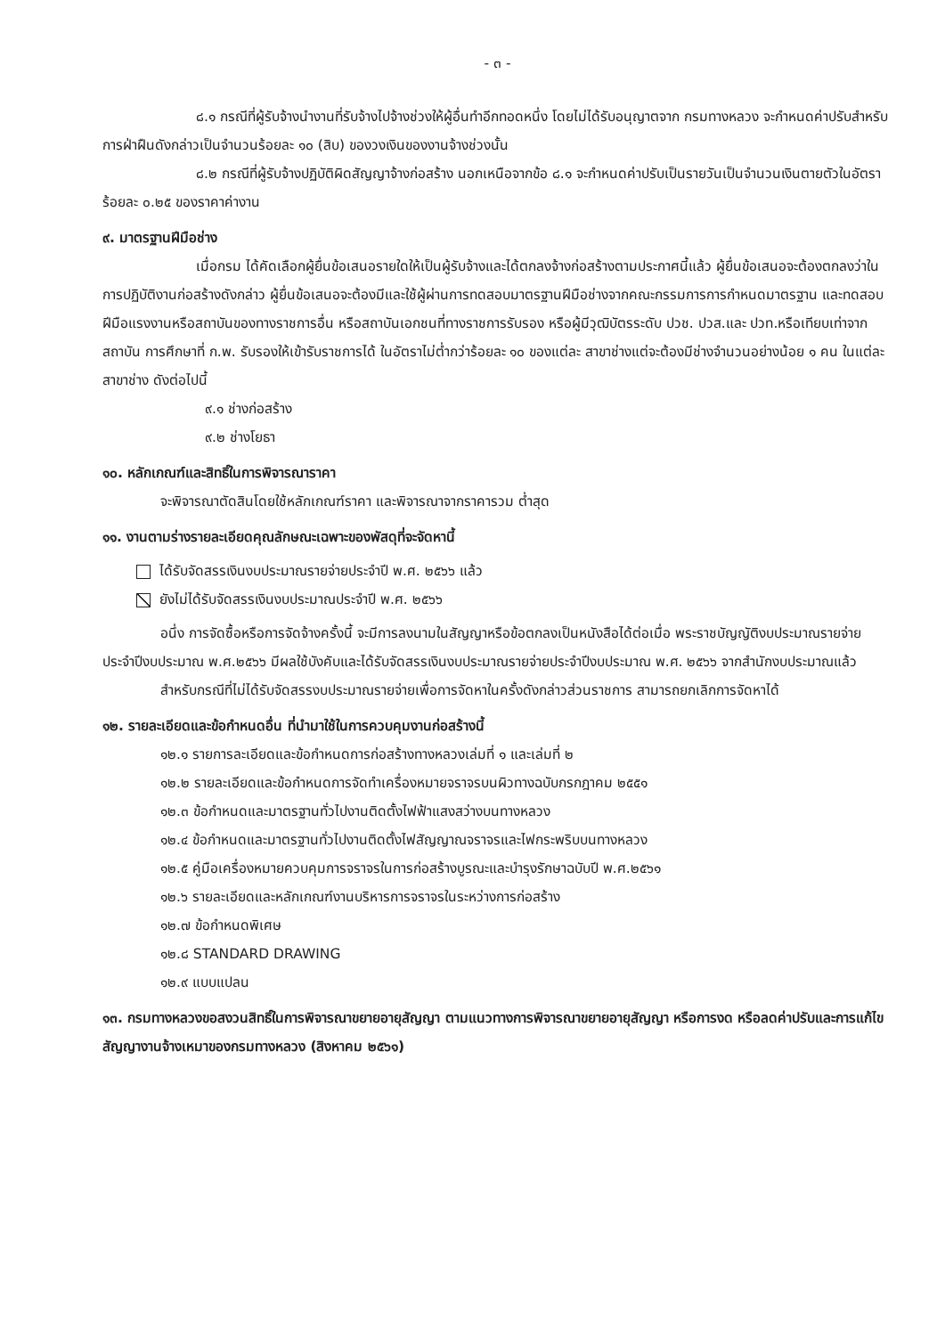- ๓ -
๘.๑ กรณีที่ผู้รับจ้างนำงานที่รับจ้างไปจ้างช่วงให้ผู้อื่นทำอีกทอดหนึ่ง โดยไม่ได้รับอนุญาตจาก กรมทางหลวง จะกำหนดค่าปรับสำหรับการฝ่าฝืนดังกล่าวเป็นจำนวนร้อยละ ๑๐ (สิบ) ของวงเงินของงานจ้างช่วงนั้น
๘.๒ กรณีที่ผู้รับจ้างปฏิบัติผิดสัญญาจ้างก่อสร้าง นอกเหนือจากข้อ ๘.๑ จะกำหนดค่าปรับเป็นรายวันเป็นจำนวนเงินตายตัวในอัตราร้อยละ ๐.๒๕ ของราคาค่างาน
๙. มาตรฐานฝีมือช่าง
เมื่อกรม ได้คัดเลือกผู้ยื่นข้อเสนอรายใดให้เป็นผู้รับจ้างและได้ตกลงจ้างก่อสร้างตามประกาศนี้แล้ว ผู้ยื่นข้อเสนอจะต้องตกลงว่าในการปฏิบัติงานก่อสร้างดังกล่าว ผู้ยื่นข้อเสนอจะต้องมีและใช้ผู้ผ่านการทดสอบมาตรฐานฝีมือช่างจากคณะกรรมการการกำหนดมาตรฐาน และทดสอบฝีมือแรงงานหรือสถาบันของทางราชการอื่น หรือสถาบันเอกชนที่ทางราชการรับรอง หรือผู้มีวุฒิบัตรระดับ ปวช. ปวส.และ ปวท.หรือเทียบเท่าจากสถาบัน การศึกษาที่ ก.พ. รับรองให้เข้ารับราชการได้ ในอัตราไม่ต่ำกว่าร้อยละ ๑๐ ของแต่ละ สาขาช่างแต่จะต้องมีช่างจำนวนอย่างน้อย ๑ คน ในแต่ละสาขาช่าง ดังต่อไปนี้
๙.๑ ช่างก่อสร้าง
๙.๒ ช่างโยธา
๑๐. หลักเกณฑ์และสิทธิ์ในการพิจารณาราคา
จะพิจารณาตัดสินโดยใช้หลักเกณฑ์ราคา และพิจารณาจากราคารวม ต่ำสุด
๑๑. งานตามร่างรายละเอียดคุณลักษณะเฉพาะของพัสดุที่จะจัดหานี้
ได้รับจัดสรรเงินงบประมาณรายจ่ายประจำปี พ.ศ. ๒๕๖๖ แล้ว
ยังไม่ได้รับจัดสรรเงินงบประมาณประจำปี พ.ศ. ๒๕๖๖
อนึ่ง การจัดซื้อหรือการจัดจ้างครั้งนี้ จะมีการลงนามในสัญญาหรือข้อตกลงเป็นหนังสือได้ต่อเมื่อ พระราชบัญญัติงบประมาณรายจ่ายประจำปีงบประมาณ พ.ศ.๒๕๖๖ มีผลใช้บังคับและได้รับจัดสรรเงินงบประมาณรายจ่ายประจำปีงบประมาณ พ.ศ. ๒๕๖๖ จากสำนักงบประมาณแล้ว
สำหรับกรณีที่ไม่ได้รับจัดสรรงบประมาณรายจ่ายเพื่อการจัดหาในครั้งดังกล่าวส่วนราชการ สามารถยกเลิกการจัดหาได้
๑๒. รายละเอียดและข้อกำหนดอื่น ที่นำมาใช้ในการควบคุมงานก่อสร้างนี้
๑๒.๑ รายการละเอียดและข้อกำหนดการก่อสร้างทางหลวงเล่มที่ ๑ และเล่มที่ ๒
๑๒.๒ รายละเอียดและข้อกำหนดการจัดทำเครื่องหมายจราจรบนผิวทางฉบับกรกฎาคม ๒๕๕๑
๑๒.๓ ข้อกำหนดและมาตรฐานทั่วไปงานติดตั้งไฟฟ้าแสงสว่างบนทางหลวง
๑๒.๔ ข้อกำหนดและมาตรฐานทั่วไปงานติดตั้งไฟสัญญาณจราจรและไฟกระพริบบนทางหลวง
๑๒.๕ คู่มือเครื่องหมายควบคุมการจราจรในการก่อสร้างบูรณะและบำรุงรักษาฉบับปี พ.ศ.๒๕๖๑
๑๒.๖ รายละเอียดและหลักเกณฑ์งานบริหารการจราจรในระหว่างการก่อสร้าง
๑๒.๗ ข้อกำหนดพิเศษ
๑๒.๘ STANDARD DRAWING
๑๒.๙ แบบแปลน
๑๓. กรมทางหลวงขอสงวนสิทธิ์ในการพิจารณาขยายอายุสัญญา ตามแนวทางการพิจารณาขยายอายุสัญญา หรือการงด หรือลดค่าปรับและการแก้ไขสัญญางานจ้างเหมาของกรมทางหลวง (สิงหาคม ๒๕๖๑)